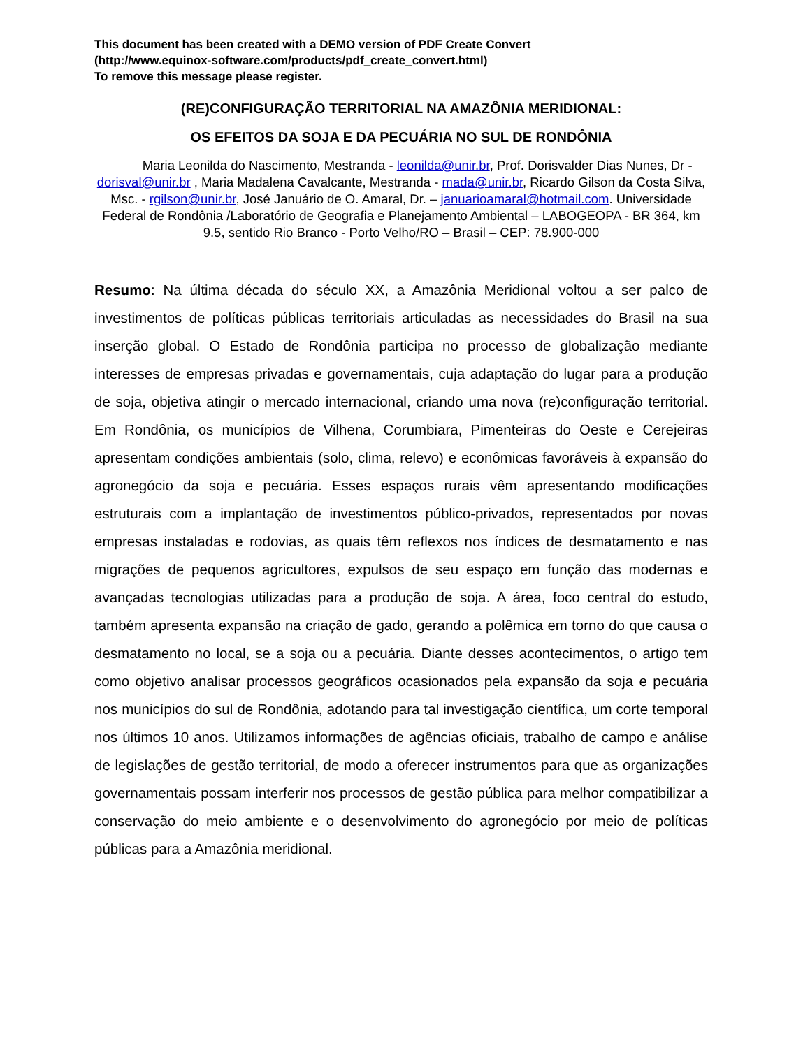This document has been created with a DEMO version of PDF Create Convert
(http://www.equinox-software.com/products/pdf_create_convert.html)
To remove this message please register.
(RE)CONFIGURAÇÃO TERRITORIAL NA AMAZÔNIA MERIDIONAL:
OS EFEITOS DA SOJA E DA PECUÁRIA NO SUL DE RONDÔNIA
Maria Leonilda do Nascimento, Mestranda - leonilda@unir.br, Prof. Dorisvalder Dias Nunes, Dr - dorisval@unir.br , Maria Madalena Cavalcante, Mestranda - mada@unir.br, Ricardo Gilson da Costa Silva, Msc. - rgilson@unir.br, José Januário de O. Amaral, Dr. – januarioamaral@hotmail.com. Universidade Federal de Rondônia /Laboratório de Geografia e Planejamento Ambiental – LABOGEOPA - BR 364, km 9.5, sentido Rio Branco - Porto Velho/RO – Brasil – CEP: 78.900-000
Resumo: Na última década do século XX, a Amazônia Meridional voltou a ser palco de investimentos de políticas públicas territoriais articuladas as necessidades do Brasil na sua inserção global. O Estado de Rondônia participa no processo de globalização mediante interesses de empresas privadas e governamentais, cuja adaptação do lugar para a produção de soja, objetiva atingir o mercado internacional, criando uma nova (re)configuração territorial. Em Rondônia, os municípios de Vilhena, Corumbiara, Pimenteiras do Oeste e Cerejeiras apresentam condições ambientais (solo, clima, relevo) e econômicas favoráveis à expansão do agronegócio da soja e pecuária. Esses espaços rurais vêm apresentando modificações estruturais com a implantação de investimentos público-privados, representados por novas empresas instaladas e rodovias, as quais têm reflexos nos índices de desmatamento e nas migrações de pequenos agricultores, expulsos de seu espaço em função das modernas e avançadas tecnologias utilizadas para a produção de soja. A área, foco central do estudo, também apresenta expansão na criação de gado, gerando a polêmica em torno do que causa o desmatamento no local, se a soja ou a pecuária. Diante desses acontecimentos, o artigo tem como objetivo analisar processos geográficos ocasionados pela expansão da soja e pecuária nos municípios do sul de Rondônia, adotando para tal investigação científica, um corte temporal nos últimos 10 anos. Utilizamos informações de agências oficiais, trabalho de campo e análise de legislações de gestão territorial, de modo a oferecer instrumentos para que as organizações governamentais possam interferir nos processos de gestão pública para melhor compatibilizar a conservação do meio ambiente e o desenvolvimento do agronegócio por meio de políticas públicas para a Amazônia meridional.